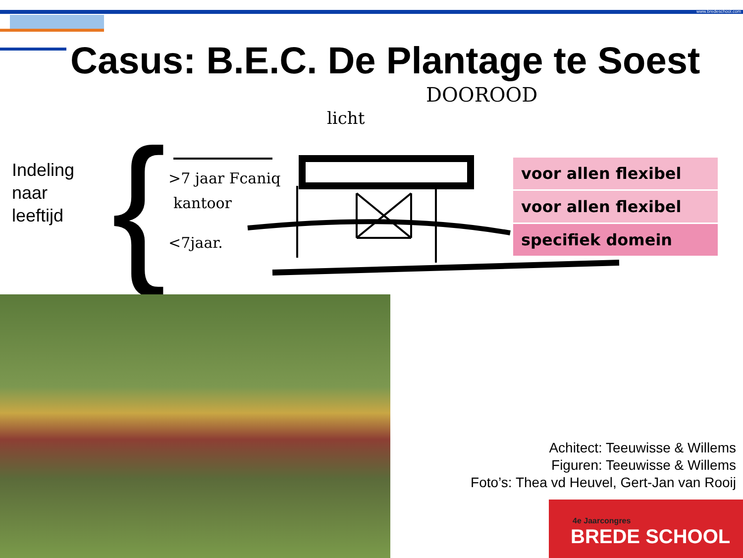www.bredeschool.com
Casus: B.E.C. De Plantage te Soest
Indeling
naar
leeftijd
{
>7 jaar Fcaniq
kantoor
<7jaar.
licht
DOOROOD
voor allen flexibel
voor allen flexibel
specifiek domein
Achitect: Teeuwisse & Willems
Figuren: Teeuwisse & Willems
Foto’s: Thea vd Heuvel, Gert-Jan van Rooij
4e Jaarcongres
BREDE SCHOOL